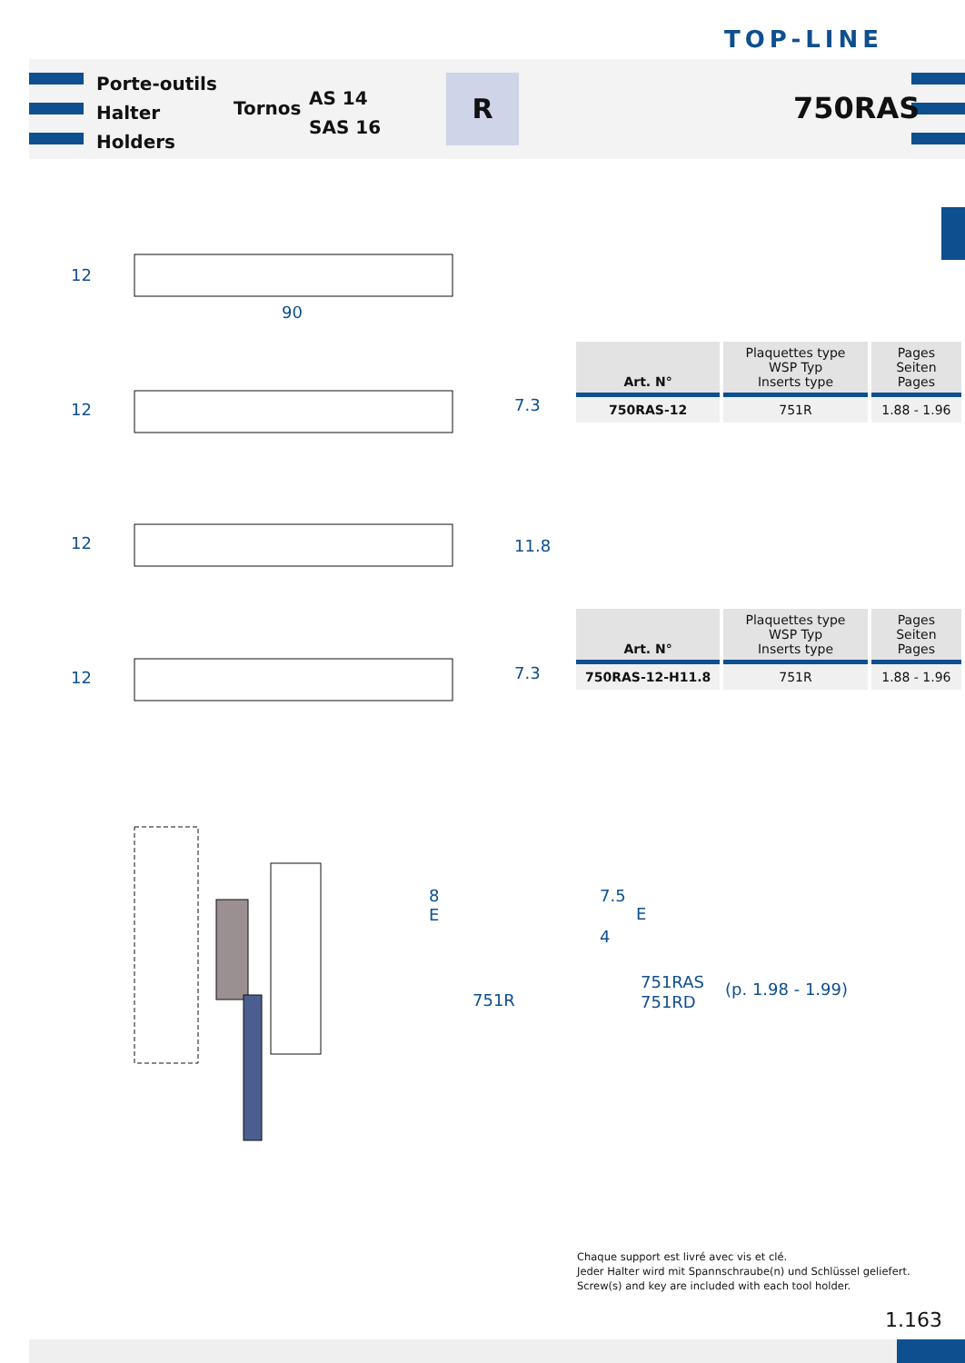TOP-LINE
Porte-outils
Halter
Holders
Tornos
AS 14
SAS 16
R
750RAS
12
90
12 7.3
12 11.8
12 7.3
| Art. N° | Plaquettes type WSP Typ Inserts type | Pages Seiten Pages |
| --- | --- | --- |
| 750RAS-12 | 751R | 1.88 - 1.96 |
| Art. N° | Plaquettes type WSP Typ Inserts type | Pages Seiten Pages |
| --- | --- | --- |
| 750RAS-12-H11.8 | 751R | 1.88 - 1.96 |
8
E
751R
7.5
E
4
751RAS
751RD
(p. 1.98 - 1.99)
Chaque support est livré avec vis et clé.
Jeder Halter wird mit Spannschraube(n) und Schlüssel geliefert.
Screw(s) and key are included with each tool holder.
1.163